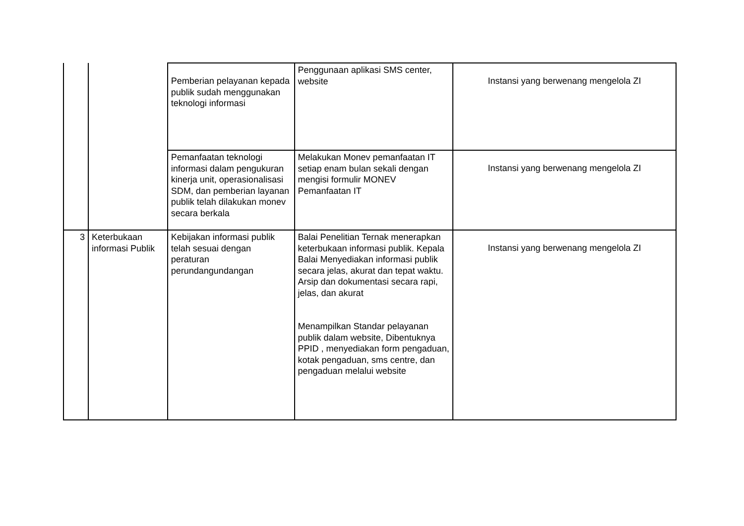| | | Pemberian pelayanan kepada publik sudah menggunakan teknologi informasi | Penggunaan aplikasi SMS center, website | Instansi yang berwenang mengelola ZI |
| | | Pemanfaatan teknologi informasi dalam pengukuran kinerja unit, operasionalisasi SDM, dan pemberian layanan publik telah dilakukan monev secara berkala | Melakukan Monev pemanfaatan IT setiap enam bulan sekali dengan mengisi formulir MONEV Pemanfaatan IT | Instansi yang berwenang mengelola ZI |
| 3 | Keterbukaan informasi Publik | Kebijakan informasi publik telah sesuai dengan peraturan perundangundangan | Balai Penelitian Ternak menerapkan keterbukaan informasi publik. Kepala Balai Menyediakan informasi publik secara jelas, akurat dan tepat waktu. Arsip dan dokumentasi secara rapi, jelas, dan akurat Menampilkan Standar pelayanan publik dalam website, Dibentuknya PPID , menyediakan form pengaduan, kotak pengaduan, sms centre, dan pengaduan melalui website | Instansi yang berwenang mengelola ZI |